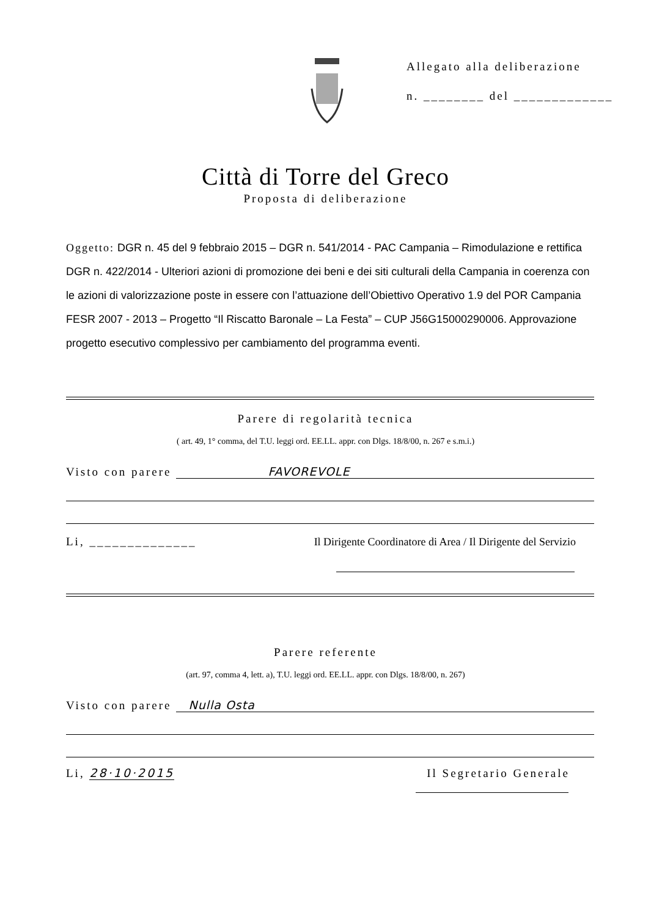Allegato alla deliberazione
n. ________ del _____________
Città di Torre del Greco
Proposta di deliberazione
Oggetto: DGR n. 45 del 9 febbraio 2015 – DGR n. 541/2014 - PAC Campania – Rimodulazione e rettifica DGR n. 422/2014 - Ulteriori azioni di promozione dei beni e dei siti culturali della Campania in coerenza con le azioni di valorizzazione poste in essere con l’attuazione dell’Obiettivo Operativo 1.9 del POR Campania FESR 2007 - 2013 – Progetto “Il Riscatto Baronale – La Festa” – CUP J56G15000290006. Approvazione progetto esecutivo complessivo per cambiamento del programma eventi.
Parere di regolarità tecnica
( art. 49, 1° comma, del T.U. leggi ord. EE.LL. appr. con Dlgs. 18/8/00, n. 267 e s.m.i.)
Visto con parere FAVOREVOLE
Li, ______________ Il Dirigente Coordinatore di Area / Il Dirigente del Servizio
Parere referente
(art. 97, comma 4, lett. a), T.U. leggi ord. EE.LL. appr. con Dlgs. 18/8/00, n. 267)
Visto con parere Nulla Osta
Li, 28·10·2015 Il Segretario Generale